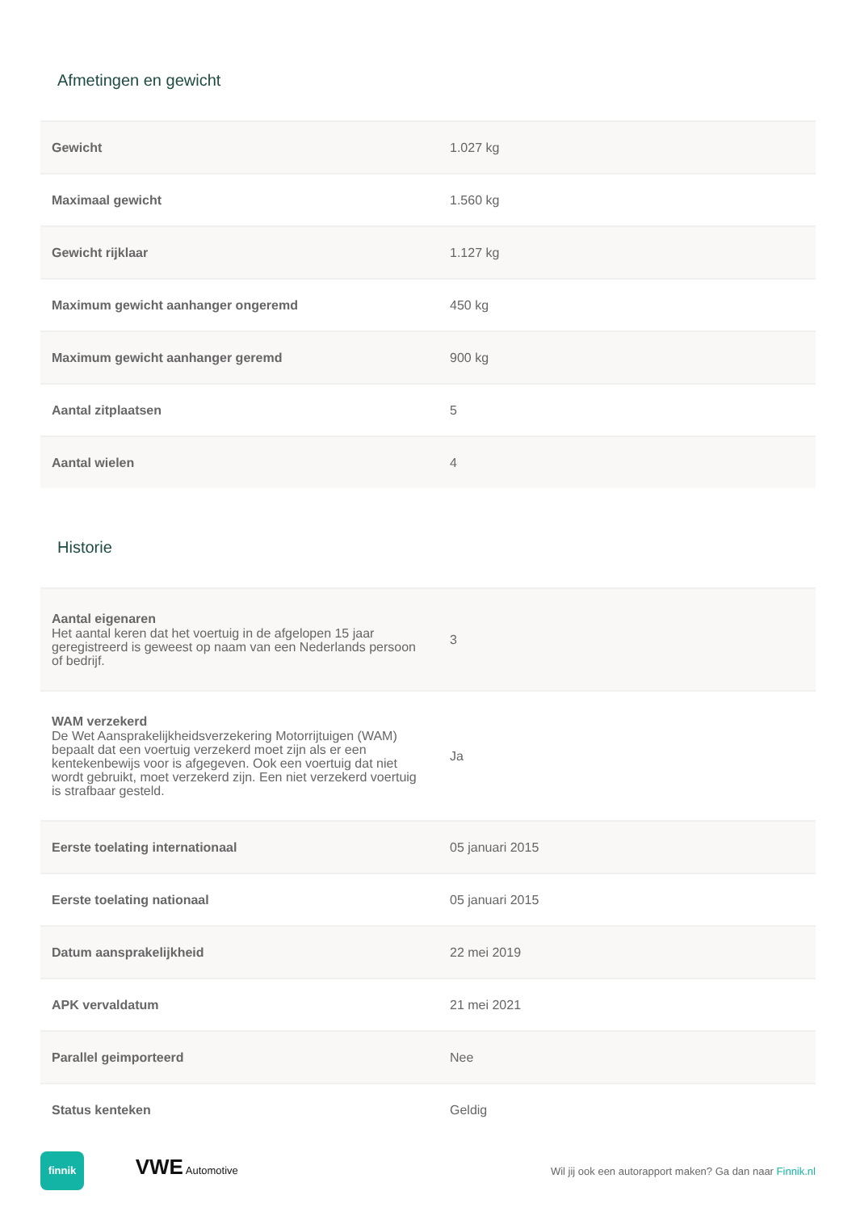Afmetingen en gewicht
| Gewicht | 1.027 kg |
| Maximaal gewicht | 1.560 kg |
| Gewicht rijklaar | 1.127 kg |
| Maximum gewicht aanhanger ongeremd | 450 kg |
| Maximum gewicht aanhanger geremd | 900 kg |
| Aantal zitplaatsen | 5 |
| Aantal wielen | 4 |
Historie
| Aantal eigenaren Het aantal keren dat het voertuig in de afgelopen 15 jaar geregistreerd is geweest op naam van een Nederlands persoon of bedrijf. | 3 |
| WAM verzekerd De Wet Aansprakelijkheidsverzekering Motorrijtuigen (WAM) bepaalt dat een voertuig verzekerd moet zijn als er een kentekenbewijs voor is afgegeven. Ook een voertuig dat niet wordt gebruikt, moet verzekerd zijn. Een niet verzekerd voertuig is strafbaar gesteld. | Ja |
| Eerste toelating internationaal | 05 januari 2015 |
| Eerste toelating nationaal | 05 januari 2015 |
| Datum aansprakelijkheid | 22 mei 2019 |
| APK vervaldatum | 21 mei 2021 |
| Parallel geimporteerd | Nee |
| Status kenteken | Geldig |
finnik VWE Automotive
Wil jij ook een autorapport maken? Ga dan naar Finnik.nl